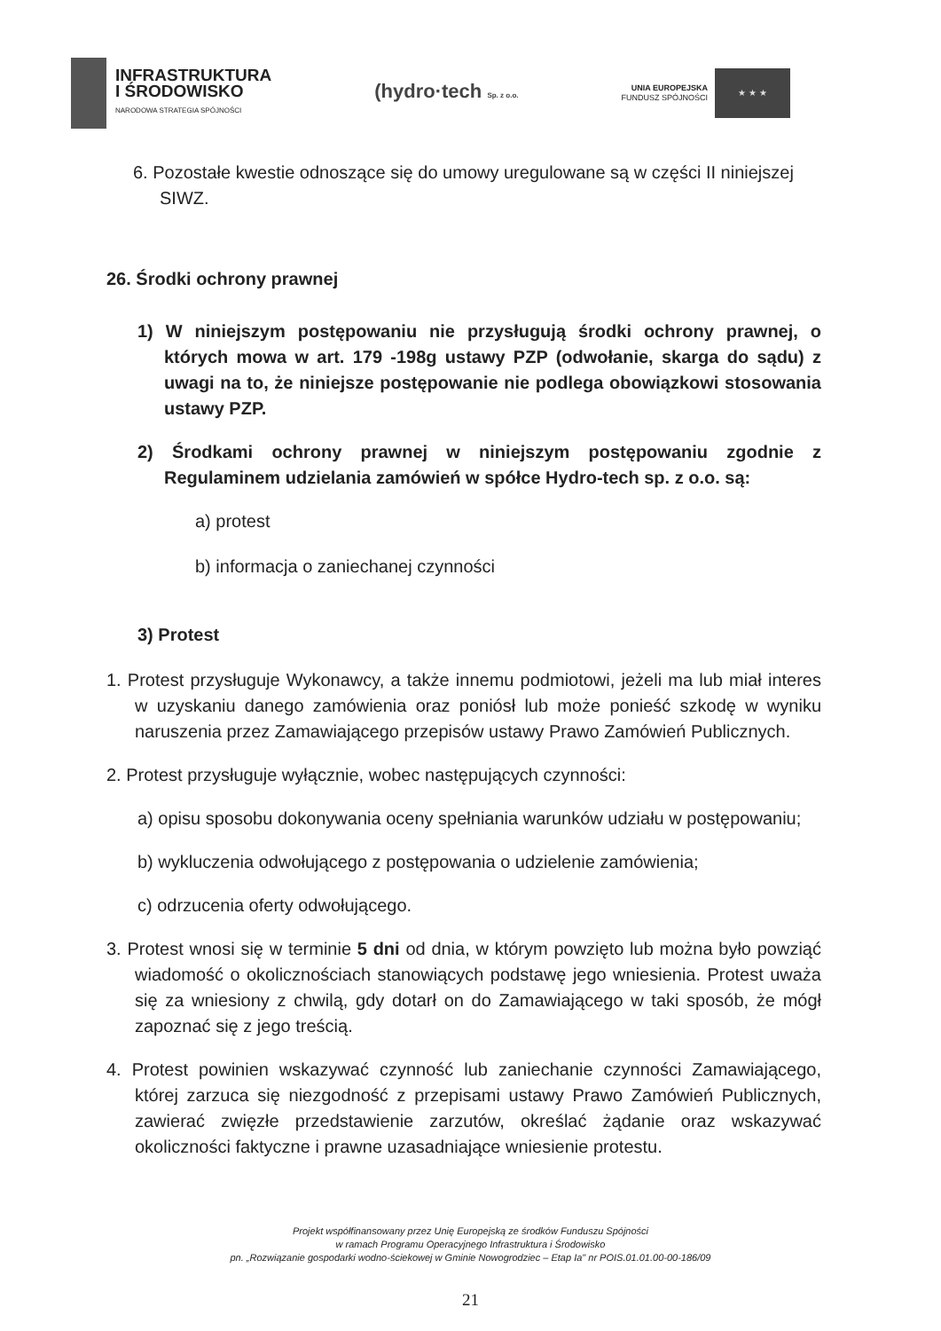INFRASTRUKTURA
I ŚRODOWISKO
NARODOWA STRATEGIA SPÓJNOŚCI
(hydro·tech Sp. z o.o.
UNIA EUROPEJSKA
FUNDUSZ SPÓJNOŚCI
★ ★ ★
6. Pozostałe kwestie odnoszące się do umowy uregulowane są w części II niniejszej SIWZ.
26. Środki ochrony prawnej
1) W niniejszym postępowaniu nie przysługują środki ochrony prawnej, o których mowa w art. 179 -198g ustawy PZP (odwołanie, skarga do sądu) z uwagi na to, że niniejsze postępowanie nie podlega obowiązkowi stosowania ustawy PZP.
2) Środkami ochrony prawnej w niniejszym postępowaniu zgodnie z Regulaminem udzielania zamówień w spółce Hydro-tech sp. z o.o. są:
a) protest
b) informacja o zaniechanej czynności
3) Protest
1. Protest przysługuje Wykonawcy, a także innemu podmiotowi, jeżeli ma lub miał interes w uzyskaniu danego zamówienia oraz poniósł lub może ponieść szkodę w wyniku naruszenia przez Zamawiającego przepisów ustawy Prawo Zamówień Publicznych.
2. Protest przysługuje wyłącznie, wobec następujących czynności:
a) opisu sposobu dokonywania oceny spełniania warunków udziału w postępowaniu;
b) wykluczenia odwołującego z postępowania o udzielenie zamówienia;
c) odrzucenia oferty odwołującego.
3. Protest wnosi się w terminie 5 dni od dnia, w którym powzięto lub można było powziąć wiadomość o okolicznościach stanowiących podstawę jego wniesienia. Protest uważa się za wniesiony z chwilą, gdy dotarł on do Zamawiającego w taki sposób, że mógł zapoznać się z jego treścią.
4. Protest powinien wskazywać czynność lub zaniechanie czynności Zamawiającego, której zarzuca się niezgodność z przepisami ustawy Prawo Zamówień Publicznych, zawierać zwięzłe przedstawienie zarzutów, określać żądanie oraz wskazywać okoliczności faktyczne i prawne uzasadniające wniesienie protestu.
Projekt współfinansowany przez Unię Europejską ze środków Funduszu Spójności
w ramach Programu Operacyjnego Infrastruktura i Środowisko
pn. „Rozwiązanie gospodarki wodno-ściekowej w Gminie Nowogrodziec – Etap Ia" nr POIS.01.01.00-00-186/09
21